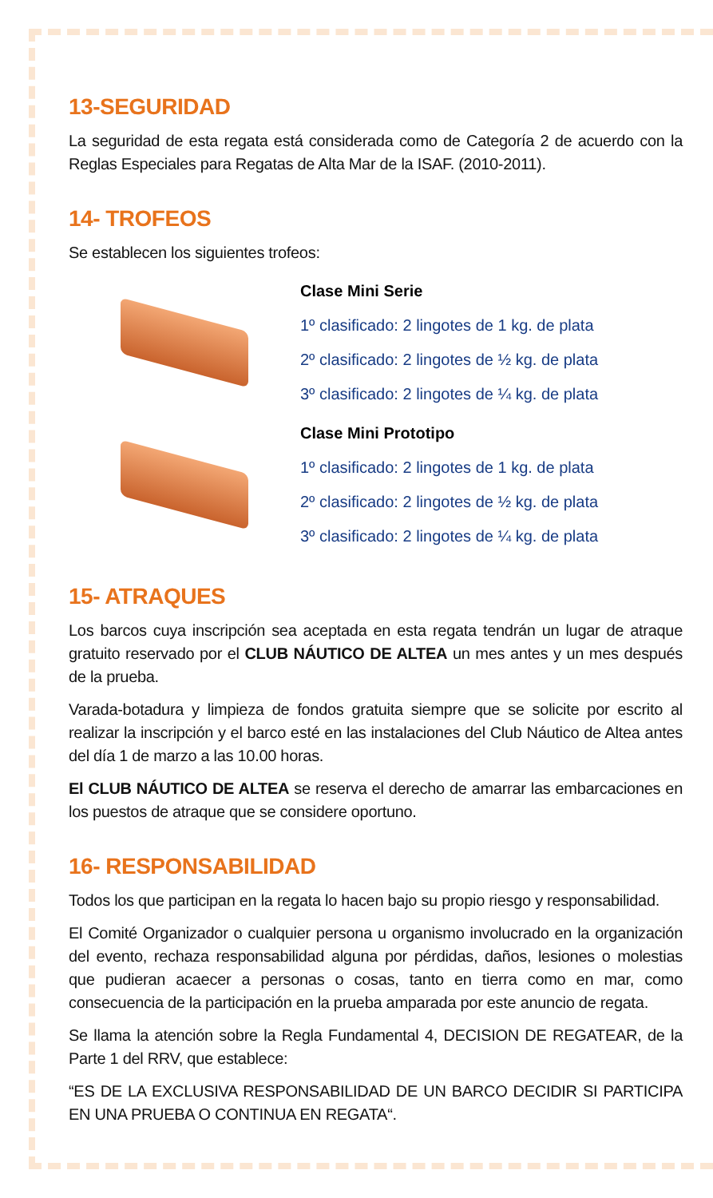13-SEGURIDAD
La seguridad de esta regata está considerada como de Categoría 2 de acuerdo con la Reglas Especiales para Regatas de Alta Mar de la ISAF. (2010-2011).
14- TROFEOS
Se establecen los siguientes trofeos:
Clase Mini Serie
1º clasificado: 2 lingotes de 1 kg. de plata
2º clasificado: 2 lingotes de ½ kg. de plata
3º clasificado: 2 lingotes de ¼ kg. de plata
Clase Mini Prototipo
1º clasificado: 2 lingotes de 1 kg. de plata
2º clasificado: 2 lingotes de ½ kg. de plata
3º clasificado: 2 lingotes de ¼ kg. de plata
15- ATRAQUES
Los barcos cuya inscripción sea aceptada en esta regata tendrán un lugar de atraque gratuito reservado por el CLUB NÁUTICO DE ALTEA un mes antes y un mes después de la prueba.
Varada-botadura y limpieza de fondos gratuita siempre que se solicite por escrito al realizar la inscripción y el barco esté en las instalaciones del Club Náutico de Altea antes del día 1 de marzo a las 10.00 horas.
El CLUB NÁUTICO DE ALTEA se reserva el derecho de amarrar las embarcaciones en los puestos de atraque que se considere oportuno.
16- RESPONSABILIDAD
Todos los que participan en la regata lo hacen bajo su propio riesgo y responsabilidad.
El Comité Organizador o cualquier persona u organismo involucrado en la organización del evento, rechaza responsabilidad alguna por pérdidas, daños, lesiones o molestias que pudieran acaecer a personas o cosas, tanto en tierra como en mar, como consecuencia de la participación en la prueba amparada por este anuncio de regata.
Se llama la atención sobre la Regla Fundamental 4, DECISION DE REGATEAR, de la Parte 1 del RRV, que establece:
“ES DE LA EXCLUSIVA RESPONSABILIDAD DE UN BARCO DECIDIR SI PARTICIPA EN UNA PRUEBA O CONTINUA EN REGATA“.